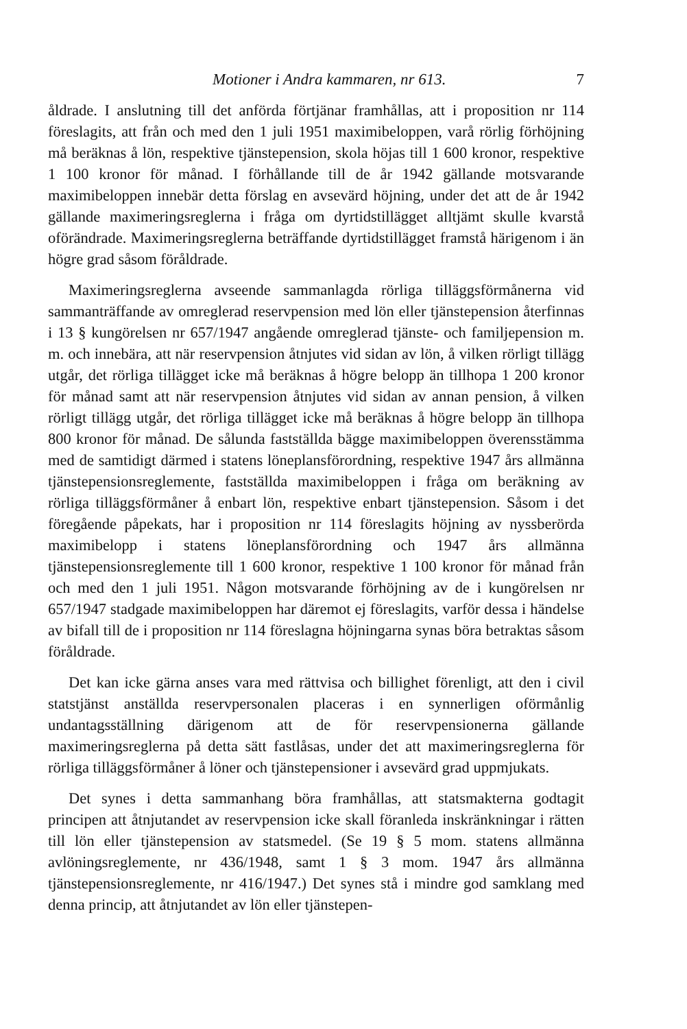Motioner i Andra kammaren, nr 613. 7
åldrade. I anslutning till det anförda förtjänar framhållas, att i proposition nr 114 föreslagits, att från och med den 1 juli 1951 maximibeloppen, varå rörlig förhöjning må beräknas å lön, respektive tjänstepension, skola höjas till 1 600 kronor, respektive 1 100 kronor för månad. I förhållande till de år 1942 gällande motsvarande maximibeloppen innebär detta förslag en avsevärd höjning, under det att de år 1942 gällande maximeringsreglerna i fråga om dyrtidstillägget alltjämt skulle kvarstå oförändrade. Maximeringsreglerna beträffande dyrtidstillägget framstå härigenom i än högre grad såsom föråldrade.
Maximeringsreglerna avseende sammanlagda rörliga tilläggsförmånerna vid sammanträffande av omreglerad reservpension med lön eller tjänstepension återfinnas i 13 § kungörelsen nr 657/1947 angående omreglerad tjänste- och familjepension m. m. och innebära, att när reservpension åtnjutes vid sidan av lön, å vilken rörligt tillägg utgår, det rörliga tillägget icke må beräknas å högre belopp än tillhopa 1 200 kronor för månad samt att när reservpension åtnjutes vid sidan av annan pension, å vilken rörligt tillägg utgår, det rörliga tillägget icke må beräknas å högre belopp än tillhopa 800 kronor för månad. De sålunda fastställda bägge maximibeloppen överensstämma med de samtidigt därmed i statens löneplansförordning, respektive 1947 års allmänna tjänstepensionsreglemente, fastställda maximibeloppen i fråga om beräkning av rörliga tilläggsförmåner å enbart lön, respektive enbart tjänstepension. Såsom i det föregående påpekats, har i proposition nr 114 föreslagits höjning av nyssberörda maximibelopp i statens löneplansförordning och 1947 års allmänna tjänstepensionsreglemente till 1 600 kronor, respektive 1 100 kronor för månad från och med den 1 juli 1951. Någon motsvarande förhöjning av de i kungörelsen nr 657/1947 stadgade maximibeloppen har däremot ej föreslagits, varför dessa i händelse av bifall till de i proposition nr 114 föreslagna höjningarna synas böra betraktas såsom föråldrade.
Det kan icke gärna anses vara med rättvisa och billighet förenligt, att den i civil statstjänst anställda reservpersonalen placeras i en synnerligen oförmånlig undantagsställning därigenom att de för reservpensionerna gällande maximeringsreglerna på detta sätt fastlåsas, under det att maximeringsreglerna för rörliga tilläggsförmåner å löner och tjänstepensioner i avsevärd grad uppmjukats.
Det synes i detta sammanhang böra framhållas, att statsmakterna godtagit principen att åtnjutandet av reservpension icke skall föranleda inskränkningar i rätten till lön eller tjänstepension av statsmedel. (Se 19 § 5 mom. statens allmänna avlöningsreglemente, nr 436/1948, samt 1 § 3 mom. 1947 års allmänna tjänstepensionsreglemente, nr 416/1947.) Det synes stå i mindre god samklang med denna princip, att åtnjutandet av lön eller tjänstepen-